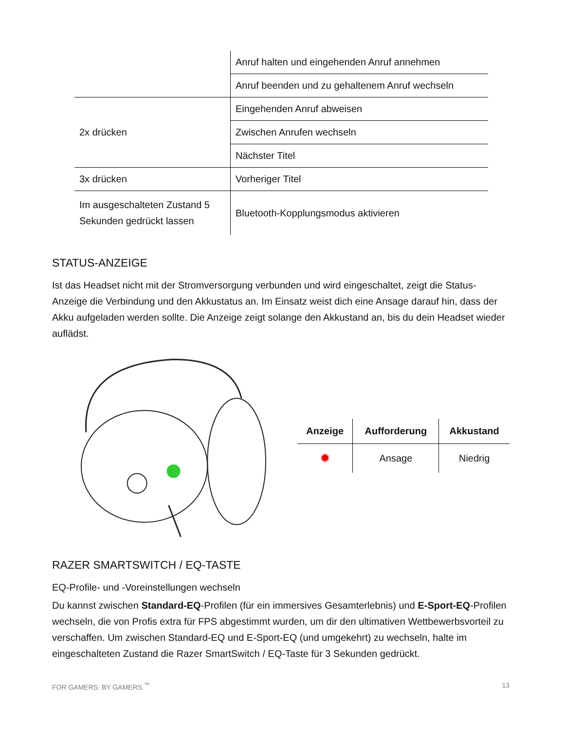| | Anruf halten und eingehenden Anruf annehmen |
| | Anruf beenden und zu gehaltenem Anruf wechseln |
| 2x drücken | Eingehenden Anruf abweisen |
| | Zwischen Anrufen wechseln |
| | Nächster Titel |
| 3x drücken | Vorheriger Titel |
| Im ausgeschalteten Zustand 5 Sekunden gedrückt lassen | Bluetooth-Kopplungsmodus aktivieren |
STATUS-ANZEIGE
Ist das Headset nicht mit der Stromversorgung verbunden und wird eingeschaltet, zeigt die Status-Anzeige die Verbindung und den Akkustatus an. Im Einsatz weist dich eine Ansage darauf hin, dass der Akku aufgeladen werden sollte. Die Anzeige zeigt solange den Akkustand an, bis du dein Headset wieder auflädst.
| Anzeige | Aufforderung | Akkustand |
| --- | --- | --- |
| ✹ | Ansage | Niedrig |
RAZER SMARTSWITCH / EQ-TASTE
EQ-Profile- und -Voreinstellungen wechseln
Du kannst zwischen Standard-EQ-Profilen (für ein immersives Gesamterlebnis) und E-Sport-EQ-Profilen wechseln, die von Profis extra für FPS abgestimmt wurden, um dir den ultimativen Wettbewerbsvorteil zu verschaffen. Um zwischen Standard-EQ und E-Sport-EQ (und umgekehrt) zu wechseln, halte im eingeschalteten Zustand die Razer SmartSwitch / EQ-Taste für 3 Sekunden gedrückt.
FOR GAMERS. BY GAMERS.<sup>™</sup> 13